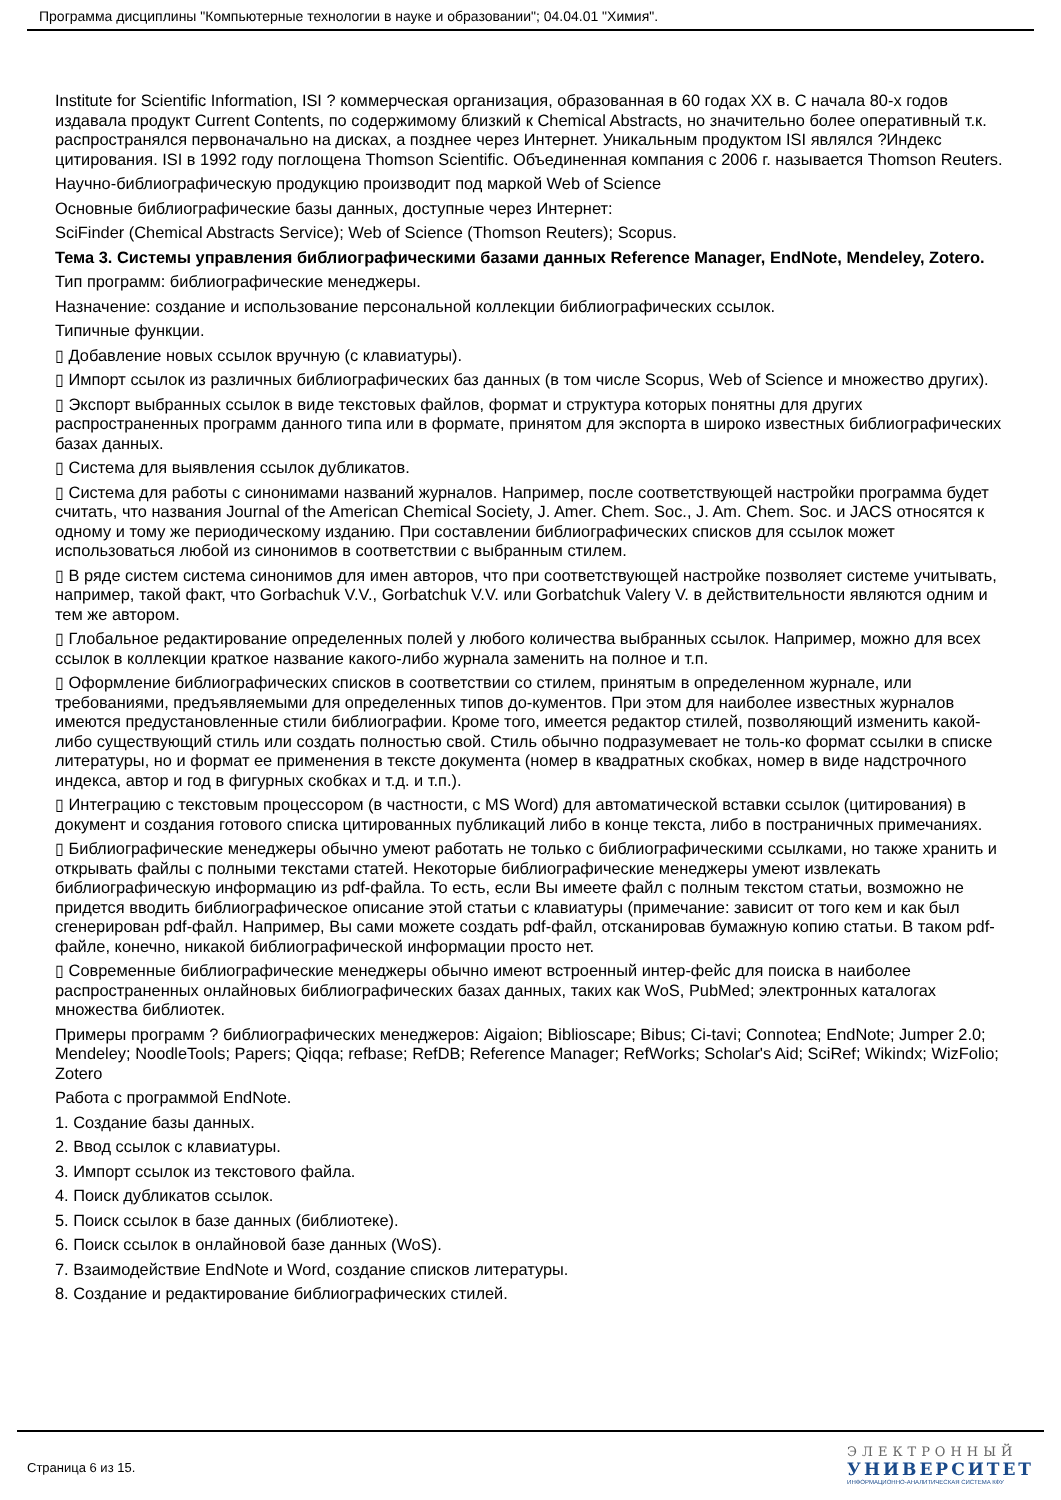Программа дисциплины "Компьютерные технологии в науке и образовании"; 04.04.01 "Химия".
Institute for Scientific Information, ISI ? коммерческая организация, образованная в 60 годах XX в. С начала 80-х годов издавала продукт Current Contents, по содержимому близкий к Chemical Abstracts, но значительно более оперативный т.к. распространялся первоначально на дисках, а позднее через Интернет. Уникальным продуктом ISI являлся ?Индекс цитирования. ISI в 1992 году поглощена Thomson Scientific. Объединенная компания с 2006 г. называется Thomson Reuters.
Научно-библиографическую продукцию производит под маркой Web of Science
Основные библиографические базы данных, доступные через Интернет:
SciFinder (Chemical Abstracts Service); Web of Science (Thomson Reuters); Scopus.
Тема 3. Системы управления библиографическими базами данных Reference Manager, EndNote, Mendeley, Zotero.
Тип программ: библиографические менеджеры.
Назначение: создание и использование персональной коллекции библиографических ссылок.
Типичные функции.
▯ Добавление новых ссылок вручную (с клавиатуры).
▯ Импорт ссылок из различных библиографических баз данных (в том числе Scopus, Web of Science и множество других).
▯ Экспорт выбранных ссылок в виде текстовых файлов, формат и структура которых понятны для других распространенных программ данного типа или в формате, принятом для экспорта в широко известных библиографических базах данных.
▯ Система для выявления ссылок дубликатов.
▯ Система для работы с синонимами названий журналов. Например, после соответствующей настройки программа будет считать, что названия Journal of the American Chemical Society, J. Amer. Chem. Soc., J. Am. Chem. Soc. и JACS относятся к одному и тому же периодическому изданию. При составлении библиографических списков для ссылок может использоваться любой из синонимов в соответствии с выбранным стилем.
▯ В ряде систем система синонимов для имен авторов, что при соответствующей настройке позволяет системе учитывать, например, такой факт, что Gorbachuk V.V., Gorbatchuk V.V. или Gorbatchuk Valery V. в действительности являются одним и тем же автором.
▯ Глобальное редактирование определенных полей у любого количества выбранных ссылок. Например, можно для всех ссылок в коллекции краткое название какого-либо журнала заменить на полное и т.п.
▯ Оформление библиографических списков в соответствии со стилем, принятым в определенном журнале, или требованиями, предъявляемыми для определенных типов до-кументов. При этом для наиболее известных журналов имеются предустановленные стили библиографии. Кроме того, имеется редактор стилей, позволяющий изменить какой-либо существующий стиль или создать полностью свой. Стиль обычно подразумевает не толь-ко формат ссылки в списке литературы, но и формат ее применения в тексте документа (номер в квадратных скобках, номер в виде надстрочного индекса, автор и год в фигурных скобках и т.д. и т.п.).
▯ Интеграцию с текстовым процессором (в частности, с MS Word) для автоматической вставки ссылок (цитирования) в документ и создания готового списка цитированных публикаций либо в конце текста, либо в постраничных примечаниях.
▯ Библиографические менеджеры обычно умеют работать не только с библиографическими ссылками, но также хранить и открывать файлы с полными текстами статей. Некоторые библиографические менеджеры умеют извлекать библиографическую информацию из pdf-файла. То есть, если Вы имеете файл с полным текстом статьи, возможно не придется вводить библиографическое описание этой статьи с клавиатуры (примечание: зависит от того кем и как был сгенерирован pdf-файл. Например, Вы сами можете создать pdf-файл, отсканировав бумажную копию статьи. В таком pdf-файле, конечно, никакой библиографической информации просто нет.
▯ Современные библиографические менеджеры обычно имеют встроенный интер-фейс для поиска в наиболее распространенных онлайновых библиографических базах данных, таких как WoS, PubMed; электронных каталогах множества библиотек.
Примеры программ ? библиографических менеджеров: Aigaion; Biblioscape; Bibus; Ci-tavi; Connotea; EndNote; Jumper 2.0; Mendeley; NoodleTools; Papers; Qiqqa; refbase; RefDB; Reference Manager; RefWorks; Scholar's Aid; SciRef; Wikindx; WizFolio; Zotero
Работа с программой EndNote.
1. Создание базы данных.
2. Ввод ссылок с клавиатуры.
3. Импорт ссылок из текстового файла.
4. Поиск дубликатов ссылок.
5. Поиск ссылок в базе данных (библиотеке).
6. Поиск ссылок в онлайновой базе данных (WoS).
7. Взаимодействие EndNote и Word, создание списков литературы.
8. Создание и редактирование библиографических стилей.
Страница 6 из 15.
ЭЛЕКТРОННЫЙ
УНИВЕРСИТЕТ
ИНФОРМАЦИОННО-АНАЛИТИЧЕСКАЯ СИСТЕМА КФУ